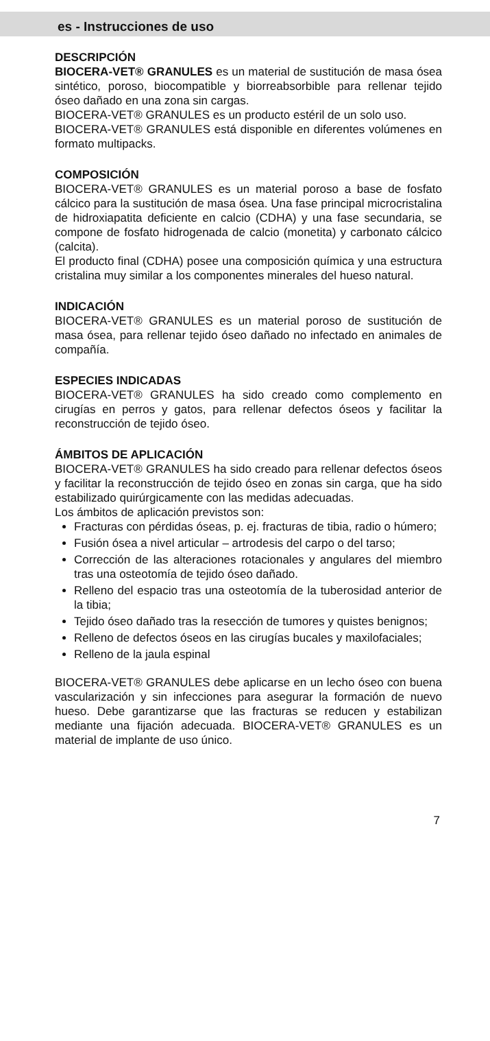es - Instrucciones de uso
DESCRIPCIÓN
BIOCERA-VET® GRANULES es un material de sustitución de masa ósea sintético, poroso, biocompatible y biorreabsorbible para rellenar tejido óseo dañado en una zona sin cargas.
BIOCERA-VET® GRANULES es un producto estéril de un solo uso.
BIOCERA-VET® GRANULES está disponible en diferentes volúmenes en formato multipacks.
COMPOSICIÓN
BIOCERA-VET® GRANULES es un material poroso a base de fosfato cálcico para la sustitución de masa ósea. Una fase principal microcristalina de hidroxiapatita deficiente en calcio (CDHA) y una fase secundaria, se compone de fosfato hidrogenada de calcio (monetita) y carbonato cálcico (calcita).
El producto final (CDHA) posee una composición química y una estructura cristalina muy similar a los componentes minerales del hueso natural.
INDICACIÓN
BIOCERA-VET® GRANULES es un material poroso de sustitución de masa ósea, para rellenar tejido óseo dañado no infectado en animales de compañía.
ESPECIES INDICADAS
BIOCERA-VET® GRANULES ha sido creado como complemento en cirugías en perros y gatos, para rellenar defectos óseos y facilitar la reconstrucción de tejido óseo.
ÁMBITOS DE APLICACIÓN
BIOCERA-VET® GRANULES ha sido creado para rellenar defectos óseos y facilitar la reconstrucción de tejido óseo en zonas sin carga, que ha sido estabilizado quirúrgicamente con las medidas adecuadas.
Los ámbitos de aplicación previstos son:
Fracturas con pérdidas óseas, p. ej. fracturas de tibia, radio o húmero;
Fusión ósea a nivel articular – artrodesis del carpo o del tarso;
Corrección de las alteraciones rotacionales y angulares del miembro tras una osteotomía de tejido óseo dañado.
Relleno del espacio tras una osteotomía de la tuberosidad anterior de la tibia;
Tejido óseo dañado tras la resección de tumores y quistes benignos;
Relleno de defectos óseos en las cirugías bucales y maxilofaciales;
Relleno de la jaula espinal
BIOCERA-VET® GRANULES debe aplicarse en un lecho óseo con buena vascularización y sin infecciones para asegurar la formación de nuevo hueso. Debe garantizarse que las fracturas se reducen y estabilizan mediante una fijación adecuada. BIOCERA-VET® GRANULES es un material de implante de uso único.
7